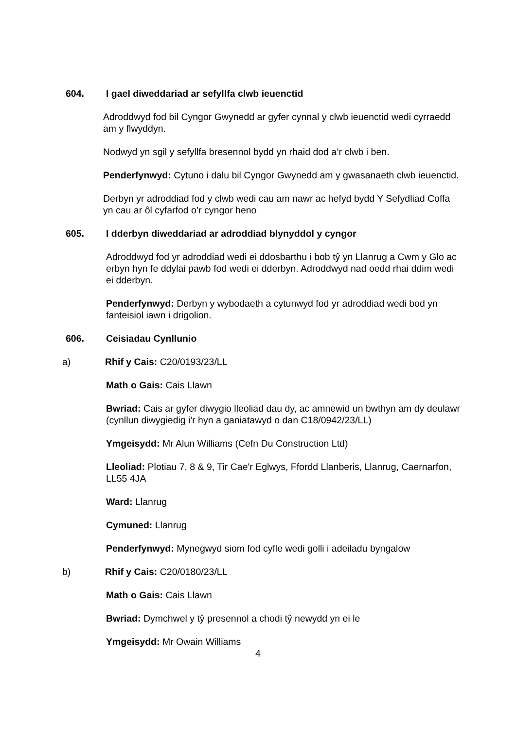604. I gael diweddariad ar sefyllfa clwb ieuenctid
Adroddwyd fod bil Cyngor Gwynedd ar gyfer cynnal y clwb ieuenctid wedi cyrraedd am y flwyddyn.
Nodwyd yn sgil y sefyllfa bresennol bydd yn rhaid dod a’r clwb i ben.
Penderfynwyd: Cytuno i dalu bil Cyngor Gwynedd am y gwasanaeth clwb ieuenctid.
Derbyn yr adroddiad fod y clwb wedi cau am nawr ac hefyd bydd Y Sefydliad Coffa yn cau ar ôl cyfarfod o’r cyngor heno
605. I dderbyn diweddariad ar adroddiad blynyddol y cyngor
Adroddwyd fod yr adroddiad wedi ei ddosbarthu i bob tŷ yn Llanrug a Cwm y Glo ac erbyn hyn fe ddylai pawb fod wedi ei dderbyn. Adroddwyd nad oedd rhai ddim wedi ei dderbyn.
Penderfynwyd: Derbyn y wybodaeth a cytunwyd fod yr adroddiad wedi bod yn fanteisiol iawn i drigolion.
606. Ceisiadau Cynllunio
a) Rhif y Cais: C20/0193/23/LL
Math o Gais: Cais Llawn
Bwriad: Cais ar gyfer diwygio lleoliad dau dy, ac amnewid un bwthyn am dy deulawr (cynllun diwygiedig i'r hyn a ganiatawyd o dan C18/0942/23/LL)
Ymgeisydd: Mr Alun Williams (Cefn Du Construction Ltd)
Lleoliad: Plotiau 7, 8 & 9, Tir Cae'r Eglwys, Ffordd Llanberis, Llanrug, Caernarfon, LL55 4JA
Ward: Llanrug
Cymuned: Llanrug
Penderfynwyd: Mynegwyd siom fod cyfle wedi golli i adeiladu byngalow
b) Rhif y Cais: C20/0180/23/LL
Math o Gais: Cais Llawn
Bwriad: Dymchwel y tŷ presennol a chodi tŷ newydd yn ei le
Ymgeisydd: Mr Owain Williams
4